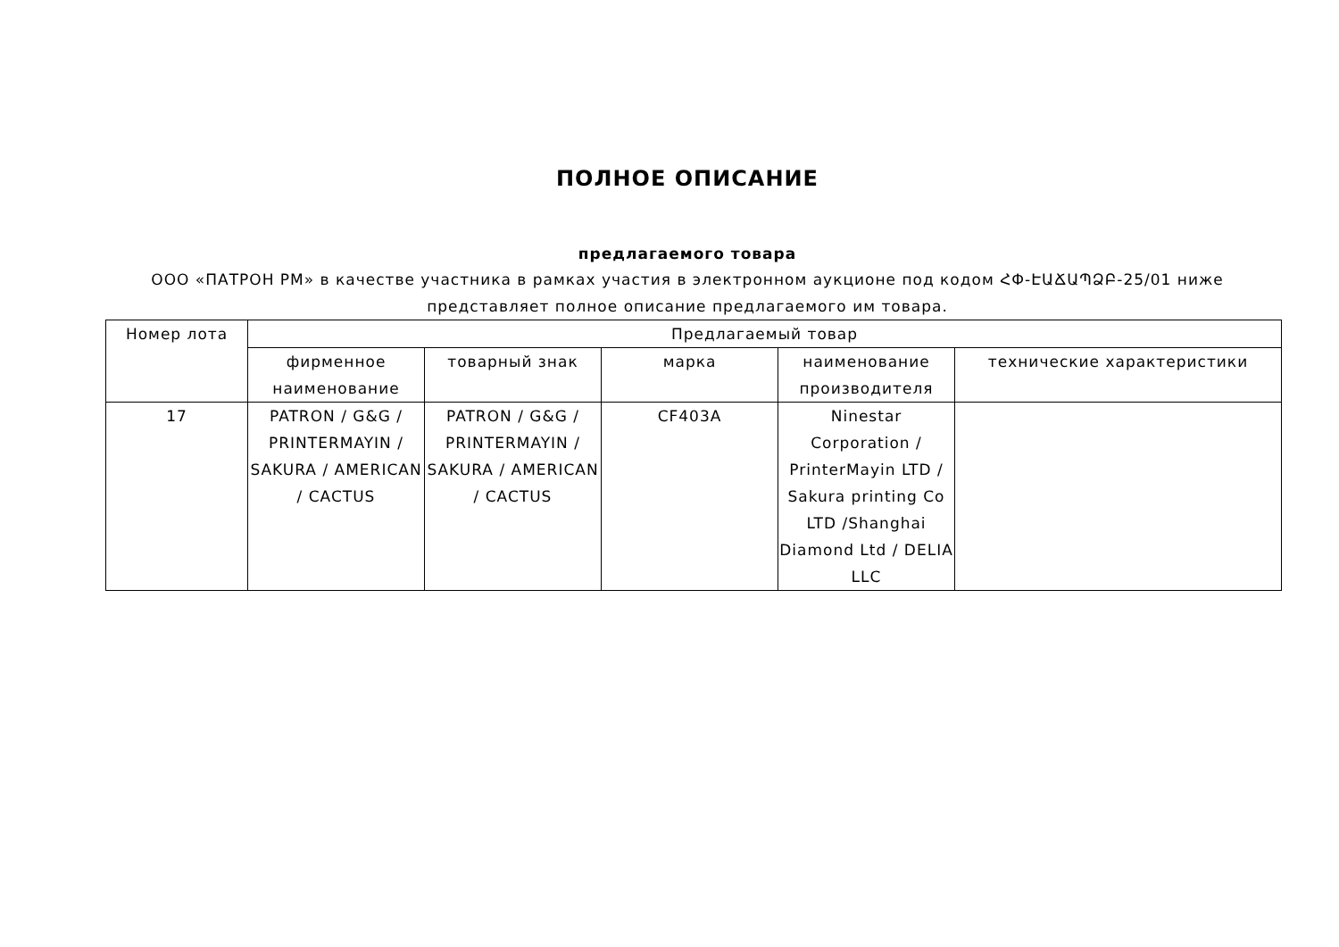ПОЛНОЕ ОПИСАНИЕ
предлагаемого товара
ООО «ПАТРОН РМ» в качестве участника в рамках участия в электронном аукционе под кодом ՀՓ-ԷԱՃԱՊՁԲ-25/01 ниже представляет полное описание предлагаемого им товара.
| Номер лота | Предлагаемый товар | | | | |
| --- | --- | --- | --- | --- | --- |
| | фирменное наименование | товарный знак | марка | наименование производителя | технические характеристики |
| 17 | PATRON / G&G / PRINTERMAYIN / SAKURA / AMERICAN / CACTUS | PATRON / G&G / PRINTERMAYIN / SAKURA / AMERICAN / CACTUS | CF403A | Ninestar Corporation / PrinterMayin LTD / Sakura printing Co LTD /Shanghai Diamond Ltd / DELIA LLC | |